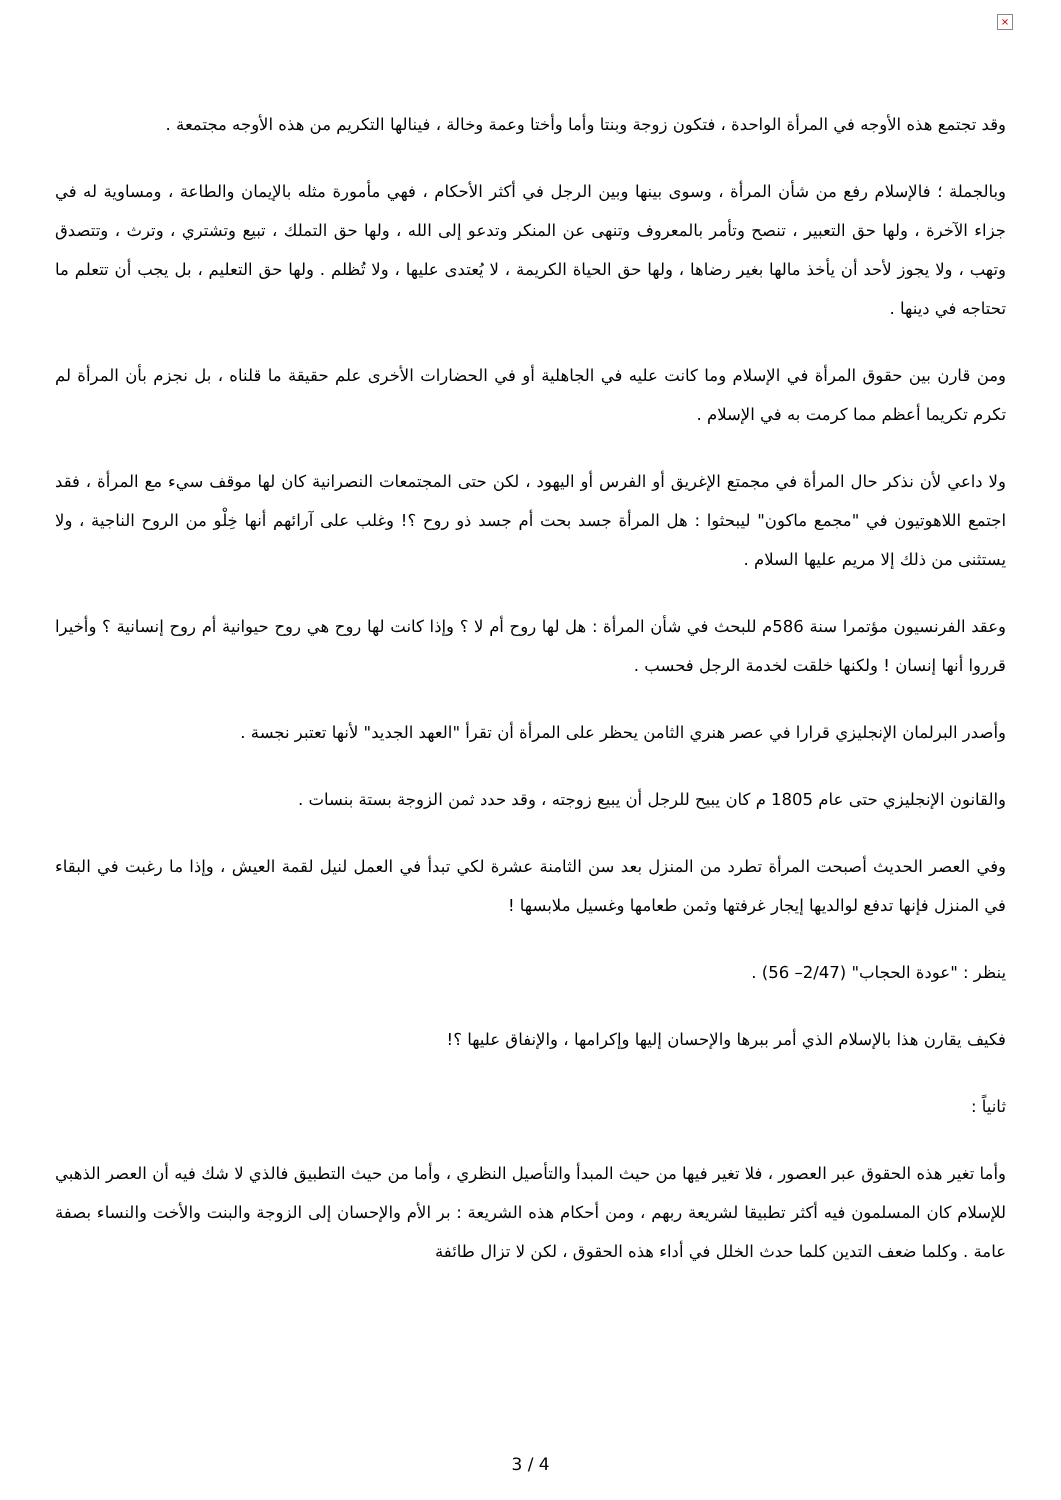×
وقد تجتمع هذه الأوجه في المرأة الواحدة ، فتكون زوجة وبنتا وأما وأختا وعمة وخالة ، فينالها التكريم من هذه الأوجه مجتمعة .
وبالجملة ؛ فالإسلام رفع من شأن المرأة ، وسوى بينها وبين الرجل في أكثر الأحكام ، فهي مأمورة مثله بالإيمان والطاعة ، ومساوية له في جزاء الآخرة ، ولها حق التعبير ، تنصح وتأمر بالمعروف وتنهى عن المنكر وتدعو إلى الله ، ولها حق التملك ، تبيع وتشتري ، وترث ، وتتصدق وتهب ، ولا يجوز لأحد أن يأخذ مالها بغير رضاها ، ولها حق الحياة الكريمة ، لا يُعتدى عليها ، ولا تُظلم . ولها حق التعليم ، بل يجب أن تتعلم ما تحتاجه في دينها .
ومن قارن بين حقوق المرأة في الإسلام وما كانت عليه في الجاهلية أو في الحضارات الأخرى علم حقيقة ما قلناه ، بل نجزم بأن المرأة لم تكرم تكريما أعظم مما كرمت به في الإسلام .
ولا داعي لأن نذكر حال المرأة في مجمتع الإغريق أو الفرس أو اليهود ، لكن حتى المجتمعات النصرانية كان لها موقف سيء مع المرأة ، فقد اجتمع اللاهوتيون في "مجمع ماكون" ليبحثوا : هل المرأة جسد بحت أم جسد ذو روح ؟! وغلب على آرائهم أنها خِلْو من الروح الناجية ، ولا يستثنى من ذلك إلا مريم عليها السلام .
وعقد الفرنسيون مؤتمرا سنة 586م للبحث في شأن المرأة : هل لها روح أم لا ؟ وإذا كانت لها روح هي روح حيوانية أم روح إنسانية ؟ وأخيرا قرروا أنها إنسان ! ولكنها خلقت لخدمة الرجل فحسب .
وأصدر البرلمان الإنجليزي قرارا في عصر هنري الثامن يحظر على المرأة أن تقرأ "العهد الجديد" لأنها تعتبر نجسة .
والقانون الإنجليزي حتى عام 1805 م كان يبيح للرجل أن يبيع زوجته ، وقد حدد ثمن الزوجة بستة بنسات .
وفي العصر الحديث أصبحت المرأة تطرد من المنزل بعد سن الثامنة عشرة لكي تبدأ في العمل لنيل لقمة العيش ، وإذا ما رغبت في البقاء في المنزل فإنها تدفع لوالديها إيجار غرفتها وثمن طعامها وغسيل ملابسها !
ينظر : "عودة الحجاب" (2/47– 56) .
فكيف يقارن هذا بالإسلام الذي أمر ببرها والإحسان إليها وإكرامها ، والإنفاق عليها ؟!
ثانياً :
وأما تغير هذه الحقوق عبر العصور ، فلا تغير فيها من حيث المبدأ والتأصيل النظري ، وأما من حيث التطبيق فالذي لا شك فيه أن العصر الذهبي للإسلام كان المسلمون فيه أكثر تطبيقا لشريعة ربهم ، ومن أحكام هذه الشريعة : بر الأم والإحسان إلى الزوجة والبنت والأخت والنساء بصفة عامة . وكلما ضعف التدين كلما حدث الخلل في أداء هذه الحقوق ، لكن لا تزال طائفة
3 / 4